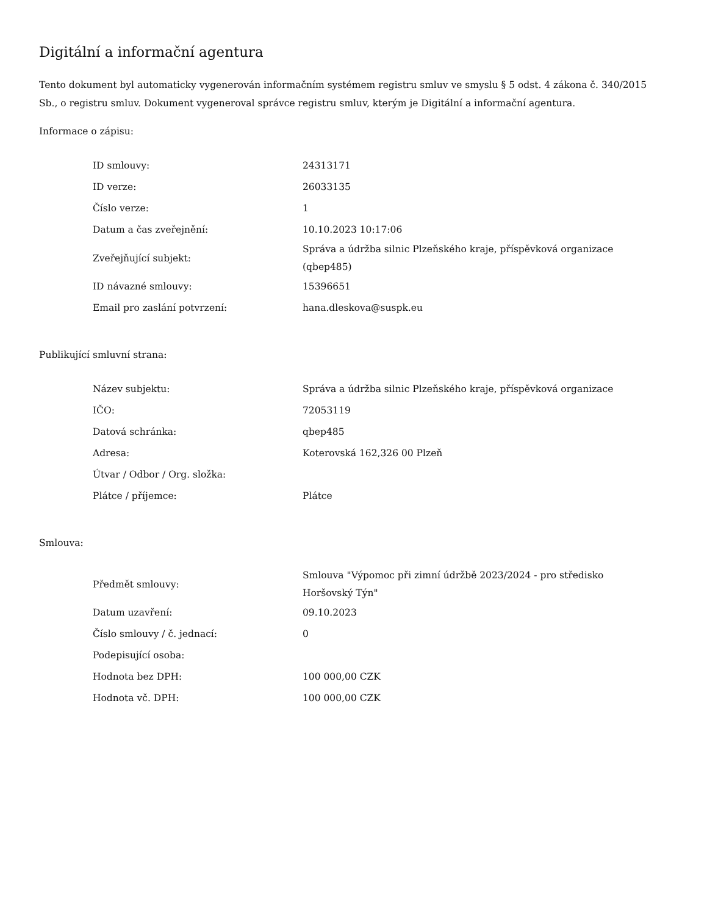Digitální a informační agentura
Tento dokument byl automaticky vygenerován informačním systémem registru smluv ve smyslu § 5 odst. 4 zákona č. 340/2015 Sb., o registru smluv. Dokument vygeneroval správce registru smluv, kterým je Digitální a informační agentura.
Informace o zápisu:
| ID smlouvy: | 24313171 |
| ID verze: | 26033135 |
| Číslo verze: | 1 |
| Datum a čas zveřejnění: | 10.10.2023 10:17:06 |
| Zveřejňující subjekt: | Správa a údržba silnic Plzeňského kraje, příspěvková organizace (qbep485) |
| ID návazné smlouvy: | 15396651 |
| Email pro zaslání potvrzení: | hana.dleskova@suspk.eu |
Publikující smluvní strana:
| Název subjektu: | Správa a údržba silnic Plzeňského kraje, příspěvková organizace |
| IČO: | 72053119 |
| Datová schránka: | qbep485 |
| Adresa: | Koterovská 162,326 00 Plzeň |
| Útvar / Odbor / Org. složka: | |
| Plátce / příjemce: | Plátce |
Smlouva:
| Předmět smlouvy: | Smlouva "Výpomoc při zimní údržbě 2023/2024 - pro středisko Horšovský Týn" |
| Datum uzavření: | 09.10.2023 |
| Číslo smlouvy / č. jednací: | 0 |
| Podepisující osoba: | |
| Hodnota bez DPH: | 100 000,00 CZK |
| Hodnota vč. DPH: | 100 000,00 CZK |